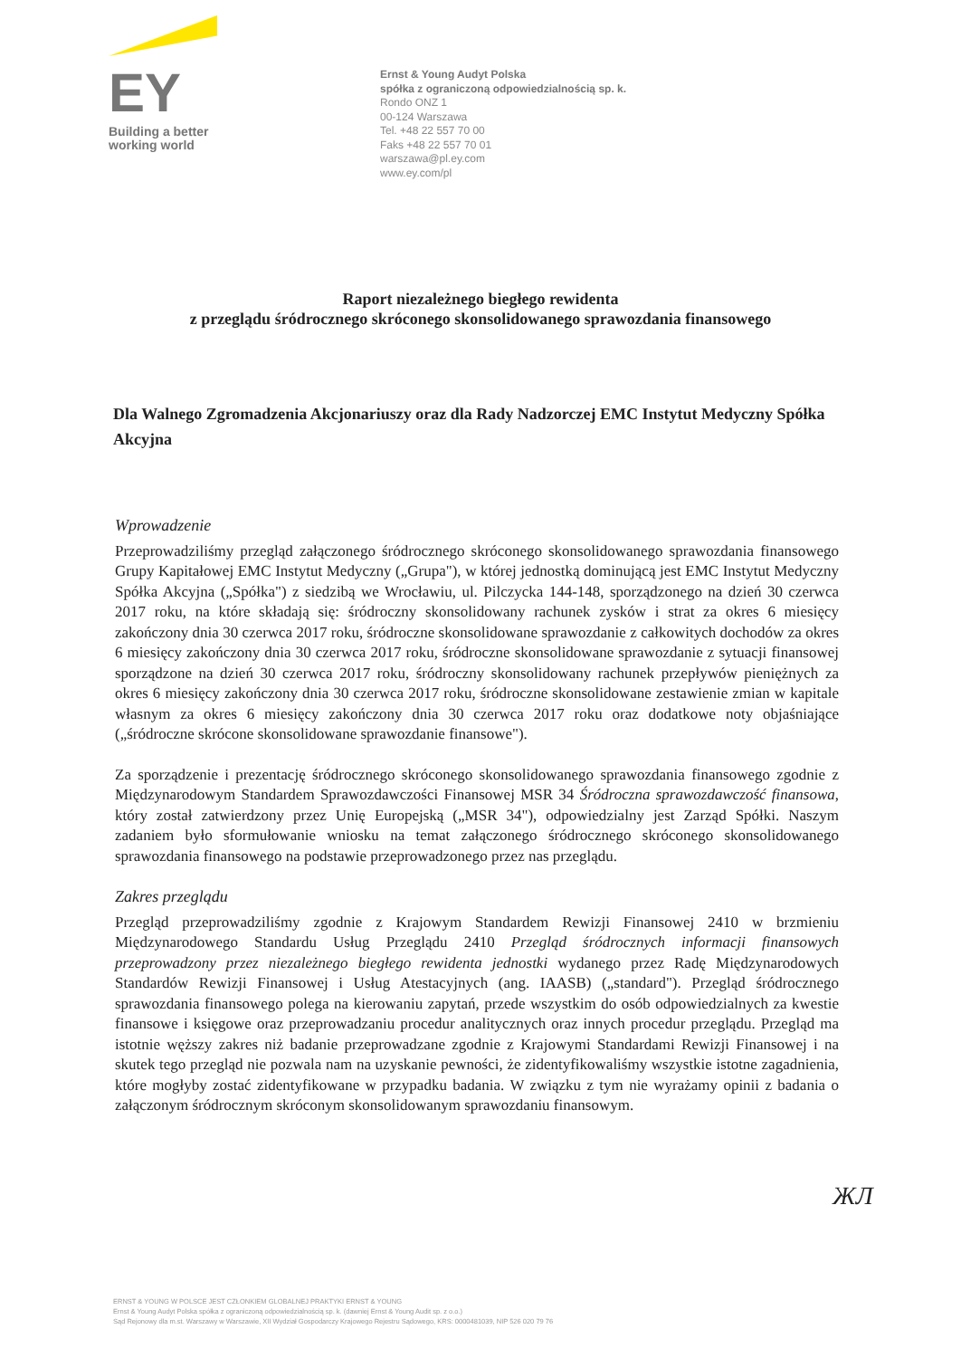EY
Building a better
working world
Ernst & Young Audyt Polska
spółka z ograniczoną odpowiedzialnością sp. k.
Rondo ONZ 1
00-124 Warszawa
Tel. +48 22 557 70 00
Faks +48 22 557 70 01
warszawa@pl.ey.com
www.ey.com/pl
Raport niezależnego biegłego rewidenta
z przeglądu śródrocznego skróconego skonsolidowanego sprawozdania finansowego
Dla Walnego Zgromadzenia Akcjonariuszy oraz dla Rady Nadzorczej EMC Instytut Medyczny Spółka Akcyjna
Wprowadzenie
Przeprowadziliśmy przegląd załączonego śródrocznego skróconego skonsolidowanego sprawozdania finansowego Grupy Kapitałowej EMC Instytut Medyczny („Grupa"), w której jednostką dominującą jest EMC Instytut Medyczny Spółka Akcyjna („Spółka") z siedzibą we Wrocławiu, ul. Pilczycka 144-148, sporządzonego na dzień 30 czerwca 2017 roku, na które składają się: śródroczny skonsolidowany rachunek zysków i strat za okres 6 miesięcy zakończony dnia 30 czerwca 2017 roku, śródroczne skonsolidowane sprawozdanie z całkowitych dochodów za okres 6 miesięcy zakończony dnia 30 czerwca 2017 roku, śródroczne skonsolidowane sprawozdanie z sytuacji finansowej sporządzone na dzień 30 czerwca 2017 roku, śródroczny skonsolidowany rachunek przepływów pieniężnych za okres 6 miesięcy zakończony dnia 30 czerwca 2017 roku, śródroczne skonsolidowane zestawienie zmian w kapitale własnym za okres 6 miesięcy zakończony dnia 30 czerwca 2017 roku oraz dodatkowe noty objaśniające („śródroczne skrócone skonsolidowane sprawozdanie finansowe").
Za sporządzenie i prezentację śródrocznego skróconego skonsolidowanego sprawozdania finansowego zgodnie z Międzynarodowym Standardem Sprawozdawczości Finansowej MSR 34 Śródroczna sprawozdawczość finansowa, który został zatwierdzony przez Unię Europejską („MSR 34"), odpowiedzialny jest Zarząd Spółki. Naszym zadaniem było sformułowanie wniosku na temat załączonego śródrocznego skróconego skonsolidowanego sprawozdania finansowego na podstawie przeprowadzonego przez nas przeglądu.
Zakres przeglądu
Przegląd przeprowadziliśmy zgodnie z Krajowym Standardem Rewizji Finansowej 2410 w brzmieniu Międzynarodowego Standardu Usług Przeglądu 2410 Przegląd śródrocznych informacji finansowych przeprowadzony przez niezależnego biegłego rewidenta jednostki wydanego przez Radę Międzynarodowych Standardów Rewizji Finansowej i Usług Atestacyjnych (ang. IAASB) („standard"). Przegląd śródrocznego sprawozdania finansowego polega na kierowaniu zapytań, przede wszystkim do osób odpowiedzialnych za kwestie finansowe i księgowe oraz przeprowadzaniu procedur analitycznych oraz innych procedur przeglądu. Przegląd ma istotnie węższy zakres niż badanie przeprowadzane zgodnie z Krajowymi Standardami Rewizji Finansowej i na skutek tego przegląd nie pozwala nam na uzyskanie pewności, że zidentyfikowaliśmy wszystkie istotne zagadnienia, które mogłyby zostać zidentyfikowane w przypadku badania. W związku z tym nie wyrażamy opinii z badania o załączonym śródrocznym skróconym skonsolidowanym sprawozdaniu finansowym.
ЖЛ
ERNST & YOUNG W POLSCE JEST CZŁONKIEM GLOBALNEJ PRAKTYKI ERNST & YOUNG
Ernst & Young Audyt Polska spółka z ograniczoną odpowiedzialnością sp. k. (dawniej Ernst & Young Audit sp. z o.o.)
Sąd Rejonowy dla m.st. Warszawy w Warszawie, XII Wydział Gospodarczy Krajowego Rejestru Sądowego, KRS: 0000481039, NIP 526 020 79 76